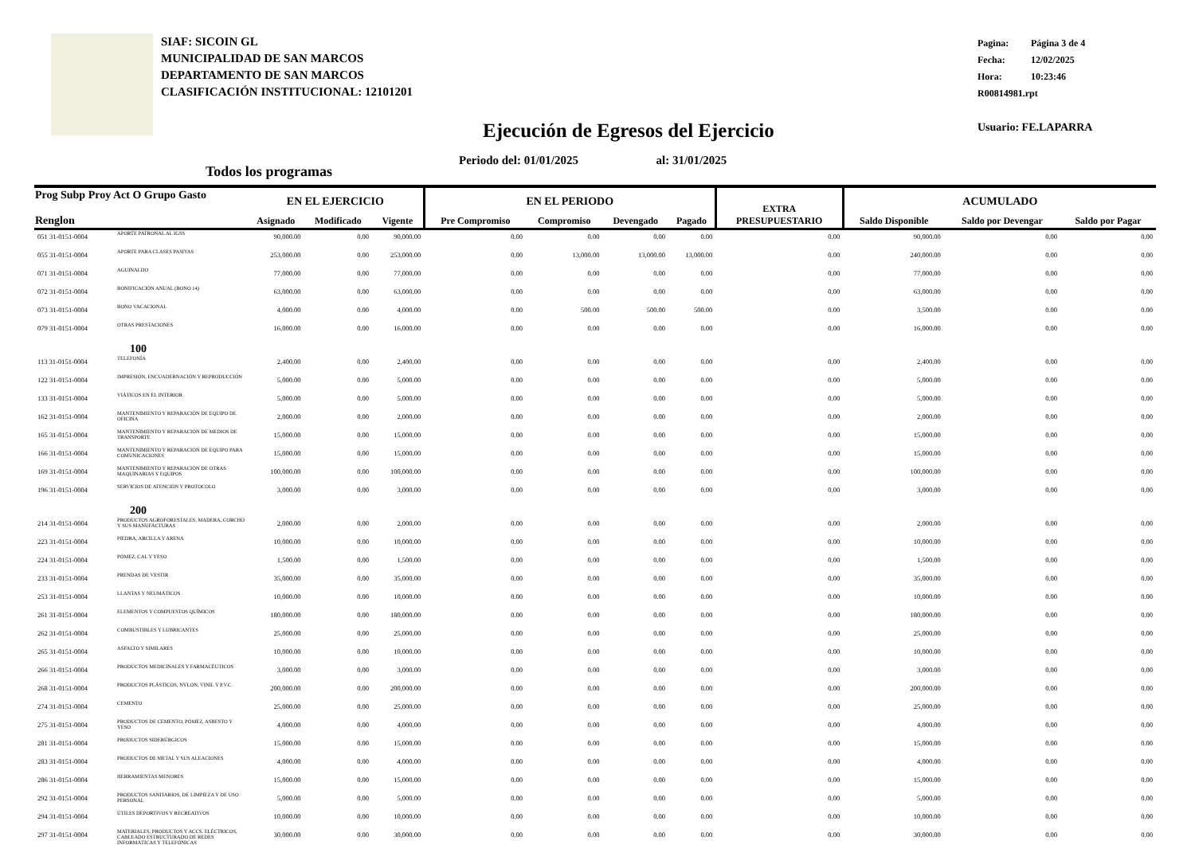SIAF: SICOIN GL
MUNICIPALIDAD DE SAN MARCOS
DEPARTAMENTO DE SAN MARCOS
CLASIFICACIÓN INSTITUCIONAL: 12101201
Pagina: Página 3 de 4
Fecha: 12/02/2025
Hora: 10:23:46
R00814981.rpt
Usuario: FE.LAPARRA
Ejecución de Egresos del Ejercicio
Periodo del: 01/01/2025 al: 31/01/2025
Todos los programas
| Prog Subp Proy Act O Grupo Gasto Renglon | | EN EL EJERCICIO | | | EN EL PERIODO | | | | EXTRA PRESUPUESTARIO | ACUMULADO | | |
| --- | --- | --- | --- | --- | --- | --- | --- | --- | --- | --- | --- | --- |
| | | Asignado | Modificado | Vigente | Pre Compromiso | Compromiso | Devengado | Pagado | | Saldo Disponible | Saldo por Devengar | Saldo por Pagar |
| 051 31-0151-0004 | APORTE PATRONAL AL IGSS | 90,000.00 | 0.00 | 90,000.00 | 0.00 | 0.00 | 0.00 | 0.00 | 0.00 | 90,000.00 | 0.00 | 0.00 |
| 055 31-0151-0004 | APORTE PARA CLASES PASIVAS | 253,000.00 | 0.00 | 253,000.00 | 0.00 | 13,000.00 | 13,000.00 | 13,000.00 | 0.00 | 240,000.00 | 0.00 | 0.00 |
| 071 31-0151-0004 | AGUINALDO | 77,000.00 | 0.00 | 77,000.00 | 0.00 | 0.00 | 0.00 | 0.00 | 0.00 | 77,000.00 | 0.00 | 0.00 |
| 072 31-0151-0004 | BONIFICACIÓN ANUAL (BONO 14) | 63,000.00 | 0.00 | 63,000.00 | 0.00 | 0.00 | 0.00 | 0.00 | 0.00 | 63,000.00 | 0.00 | 0.00 |
| 073 31-0151-0004 | BONO VACACIONAL | 4,000.00 | 0.00 | 4,000.00 | 0.00 | 500.00 | 500.00 | 500.00 | 0.00 | 3,500.00 | 0.00 | 0.00 |
| 079 31-0151-0004 | OTRAS PRESTACIONES | 16,000.00 | 0.00 | 16,000.00 | 0.00 | 0.00 | 0.00 | 0.00 | 0.00 | 16,000.00 | 0.00 | 0.00 |
| | 100 | | | | | | | | | | | |
| 113 31-0151-0004 | TELEFONÍA | 2,400.00 | 0.00 | 2,400.00 | 0.00 | 0.00 | 0.00 | 0.00 | 0.00 | 2,400.00 | 0.00 | 0.00 |
| 122 31-0151-0004 | IMPRESIÓN, ENCUADERNACIÓN Y REPRODUCCIÓN | 5,000.00 | 0.00 | 5,000.00 | 0.00 | 0.00 | 0.00 | 0.00 | 0.00 | 5,000.00 | 0.00 | 0.00 |
| 133 31-0151-0004 | VIÁTICOS EN EL INTERIOR | 5,000.00 | 0.00 | 5,000.00 | 0.00 | 0.00 | 0.00 | 0.00 | 0.00 | 5,000.00 | 0.00 | 0.00 |
| 162 31-0151-0004 | MANTENIMIENTO Y REPARACIÓN DE EQUIPO DE OFICINA | 2,000.00 | 0.00 | 2,000.00 | 0.00 | 0.00 | 0.00 | 0.00 | 0.00 | 2,000.00 | 0.00 | 0.00 |
| 165 31-0151-0004 | MANTENIMIENTO Y REPARACIÓN DE MEDIOS DE TRANSPORTE | 15,000.00 | 0.00 | 15,000.00 | 0.00 | 0.00 | 0.00 | 0.00 | 0.00 | 15,000.00 | 0.00 | 0.00 |
| 166 31-0151-0004 | MANTENIMIENTO Y REPARACIÓN DE EQUIPO PARA COMUNICACIONES | 15,000.00 | 0.00 | 15,000.00 | 0.00 | 0.00 | 0.00 | 0.00 | 0.00 | 15,000.00 | 0.00 | 0.00 |
| 169 31-0151-0004 | MANTENIMIENTO Y REPARACIÓN DE OTRAS MAQUINARIAS Y EQUIPOS | 100,000.00 | 0.00 | 100,000.00 | 0.00 | 0.00 | 0.00 | 0.00 | 0.00 | 100,000.00 | 0.00 | 0.00 |
| 196 31-0151-0004 | SERVICIOS DE ATENCIÓN Y PROTOCOLO | 3,000.00 | 0.00 | 3,000.00 | 0.00 | 0.00 | 0.00 | 0.00 | 0.00 | 3,000.00 | 0.00 | 0.00 |
| | 200 | | | | | | | | | | | |
| 214 31-0151-0004 | PRODUCTOS AGROFORESTALES, MADERA, CORCHO Y SUS MANUFACTURAS | 2,000.00 | 0.00 | 2,000.00 | 0.00 | 0.00 | 0.00 | 0.00 | 0.00 | 2,000.00 | 0.00 | 0.00 |
| 223 31-0151-0004 | PIEDRA, ARCILLA Y ARENA | 10,000.00 | 0.00 | 10,000.00 | 0.00 | 0.00 | 0.00 | 0.00 | 0.00 | 10,000.00 | 0.00 | 0.00 |
| 224 31-0151-0004 | PÓMEZ, CAL Y YESO | 1,500.00 | 0.00 | 1,500.00 | 0.00 | 0.00 | 0.00 | 0.00 | 0.00 | 1,500.00 | 0.00 | 0.00 |
| 233 31-0151-0004 | PRENDAS DE VESTIR | 35,000.00 | 0.00 | 35,000.00 | 0.00 | 0.00 | 0.00 | 0.00 | 0.00 | 35,000.00 | 0.00 | 0.00 |
| 253 31-0151-0004 | LLANTAS Y NEUMÁTICOS | 10,000.00 | 0.00 | 10,000.00 | 0.00 | 0.00 | 0.00 | 0.00 | 0.00 | 10,000.00 | 0.00 | 0.00 |
| 261 31-0151-0004 | ELEMENTOS Y COMPUESTOS QUÍMICOS | 180,000.00 | 0.00 | 180,000.00 | 0.00 | 0.00 | 0.00 | 0.00 | 0.00 | 180,000.00 | 0.00 | 0.00 |
| 262 31-0151-0004 | COMBUSTIBLES Y LUBRICANTES | 25,000.00 | 0.00 | 25,000.00 | 0.00 | 0.00 | 0.00 | 0.00 | 0.00 | 25,000.00 | 0.00 | 0.00 |
| 265 31-0151-0004 | ASFALTO Y SIMILARES | 10,000.00 | 0.00 | 10,000.00 | 0.00 | 0.00 | 0.00 | 0.00 | 0.00 | 10,000.00 | 0.00 | 0.00 |
| 266 31-0151-0004 | PRODUCTOS MEDICINALES Y FARMACÉUTICOS | 3,000.00 | 0.00 | 3,000.00 | 0.00 | 0.00 | 0.00 | 0.00 | 0.00 | 3,000.00 | 0.00 | 0.00 |
| 268 31-0151-0004 | PRODUCTOS PLÁSTICOS, NYLON, VINIL Y P.V.C. | 200,000.00 | 0.00 | 200,000.00 | 0.00 | 0.00 | 0.00 | 0.00 | 0.00 | 200,000.00 | 0.00 | 0.00 |
| 274 31-0151-0004 | CEMENTO | 25,000.00 | 0.00 | 25,000.00 | 0.00 | 0.00 | 0.00 | 0.00 | 0.00 | 25,000.00 | 0.00 | 0.00 |
| 275 31-0151-0004 | PRODUCTOS DE CEMENTO, PÓMEZ, ASBESTO Y YESO | 4,000.00 | 0.00 | 4,000.00 | 0.00 | 0.00 | 0.00 | 0.00 | 0.00 | 4,000.00 | 0.00 | 0.00 |
| 281 31-0151-0004 | PRODUCTOS SIDERÚRGICOS | 15,000.00 | 0.00 | 15,000.00 | 0.00 | 0.00 | 0.00 | 0.00 | 0.00 | 15,000.00 | 0.00 | 0.00 |
| 283 31-0151-0004 | PRODUCTOS DE METAL Y SUS ALEACIONES | 4,000.00 | 0.00 | 4,000.00 | 0.00 | 0.00 | 0.00 | 0.00 | 0.00 | 4,000.00 | 0.00 | 0.00 |
| 286 31-0151-0004 | HERRAMIENTAS MENORES | 15,000.00 | 0.00 | 15,000.00 | 0.00 | 0.00 | 0.00 | 0.00 | 0.00 | 15,000.00 | 0.00 | 0.00 |
| 292 31-0151-0004 | PRODUCTOS SANITARIOS, DE LIMPIEZA Y DE USO PERSONAL | 5,000.00 | 0.00 | 5,000.00 | 0.00 | 0.00 | 0.00 | 0.00 | 0.00 | 5,000.00 | 0.00 | 0.00 |
| 294 31-0151-0004 | ÚTILES DEPORTIVOS Y RECREATIVOS | 10,000.00 | 0.00 | 10,000.00 | 0.00 | 0.00 | 0.00 | 0.00 | 0.00 | 10,000.00 | 0.00 | 0.00 |
| 297 31-0151-0004 | MATERIALES, PRODUCTOS Y ACCS. ELÉCTRICOS, CABLEADO ESTRUCTURADO DE REDES INFORMÁTICAS Y TELEFÓNICAS | 30,000.00 | 0.00 | 30,000.00 | 0.00 | 0.00 | 0.00 | 0.00 | 0.00 | 30,000.00 | 0.00 | 0.00 |